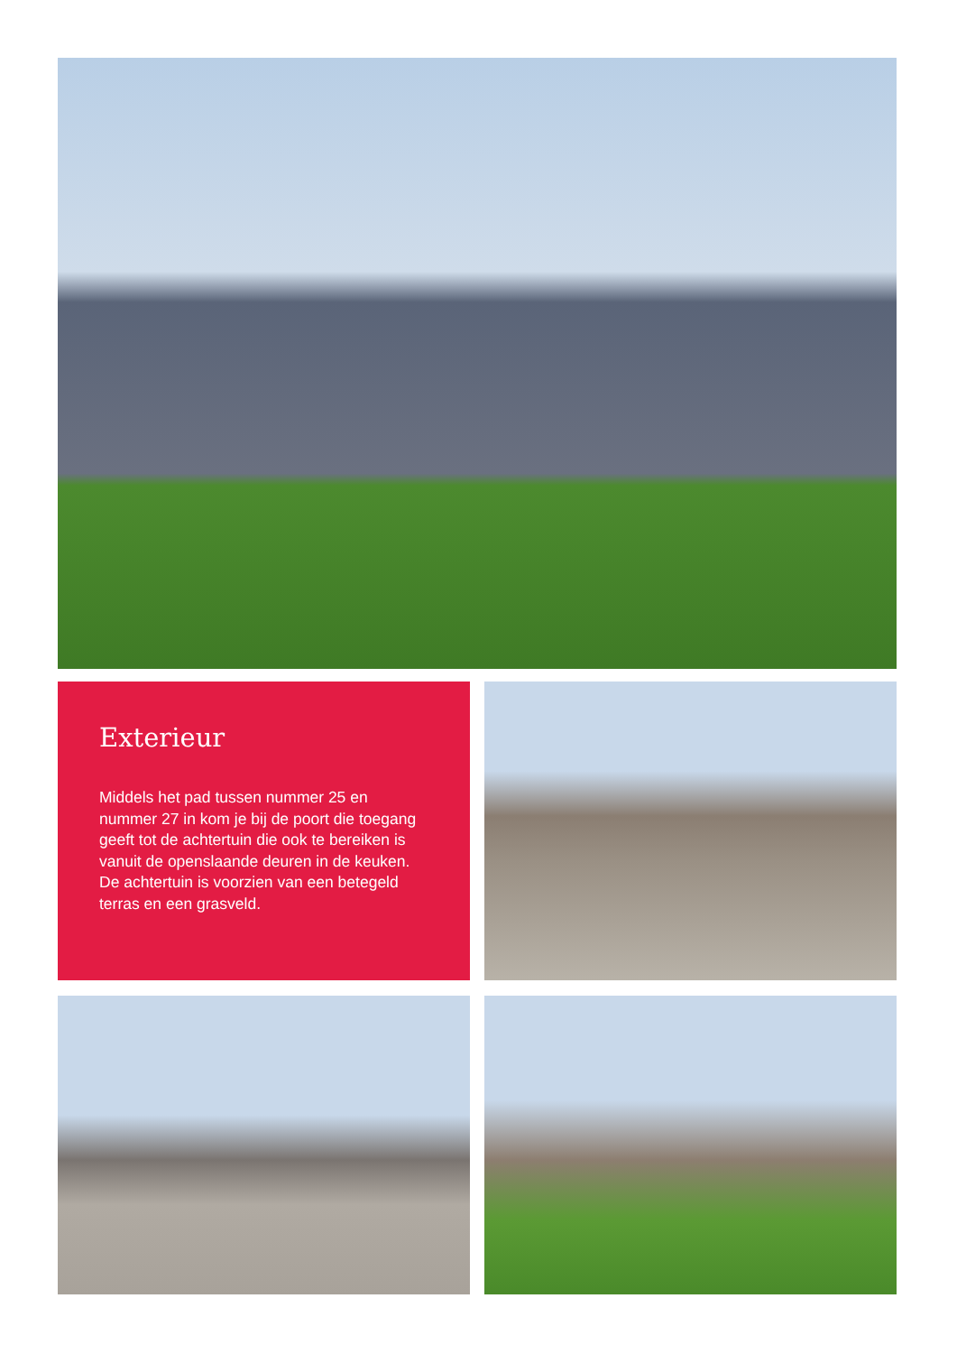Exterieur
Middels het pad tussen nummer 25 en nummer 27 in kom je bij de poort die toegang geeft tot de achtertuin die ook te bereiken is vanuit de openslaande deuren in de keuken. De achtertuin is voorzien van een betegeld terras en een grasveld.